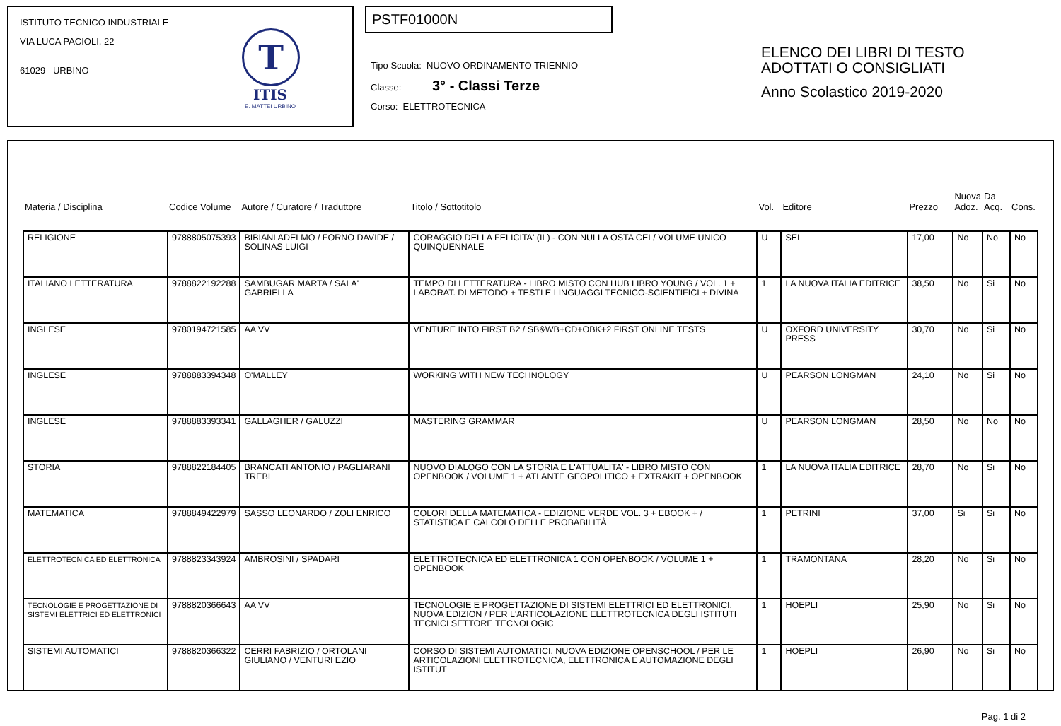ISTITUTO TECNICO INDUSTRIALE
VIA LUCA PACIOLI, 22
61029 URBINO
T
ITIS
E. MATTEI URBINO
PSTF01000N
Tipo Scuola: NUOVO ORDINAMENTO TRIENNIO
Classe: 3° - Classi Terze
Corso: ELETTROTECNICA
ELENCO DEI LIBRI DI TESTO
ADOTTATI O CONSIGLIATI
Anno Scolastico 2019-2020
| Materia / Disciplina | Codice Volume | Autore / Curatore / Traduttore | Titolo / Sottotitolo | Vol. | Editore | Prezzo | Nuova Adoz. | Da Acq. | Cons. |
| --- | --- | --- | --- | --- | --- | --- | --- | --- | --- |
| RELIGIONE | 9788805075393 | BIBIANI ADELMO / FORNO DAVIDE / SOLINAS LUIGI | CORAGGIO DELLA FELICITA' (IL) - CON NULLA OSTA CEI / VOLUME UNICO QUINQUENNALE | U | SEI | 17,00 | No | No | No |
| ITALIANO LETTERATURA | 9788822192288 | SAMBUGAR MARTA / SALA' GABRIELLA | TEMPO DI LETTERATURA - LIBRO MISTO CON HUB LIBRO YOUNG / VOL. 1 + LABORAT. DI METODO + TESTI E LINGUAGGI TECNICO-SCIENTIFICI + DIVINA | 1 | LA NUOVA ITALIA EDITRICE | 38,50 | No | Si | No |
| INGLESE | 9780194721585 | AA VV | VENTURE INTO FIRST B2 / SB&WB+CD+OBK+2 FIRST ONLINE TESTS | U | OXFORD UNIVERSITY PRESS | 30,70 | No | Si | No |
| INGLESE | 9788883394348 | O'MALLEY | WORKING WITH NEW TECHNOLOGY | U | PEARSON LONGMAN | 24,10 | No | Si | No |
| INGLESE | 9788883393341 | GALLAGHER / GALUZZI | MASTERING GRAMMAR | U | PEARSON LONGMAN | 28,50 | No | No | No |
| STORIA | 9788822184405 | BRANCATI ANTONIO / PAGLIARANI TREBI | NUOVO DIALOGO CON LA STORIA E L'ATTUALITA' - LIBRO MISTO CON OPENBOOK / VOLUME 1 + ATLANTE GEOPOLITICO + EXTRAKIT + OPENBOOK | 1 | LA NUOVA ITALIA EDITRICE | 28,70 | No | Si | No |
| MATEMATICA | 9788849422979 | SASSO LEONARDO / ZOLI ENRICO | COLORI DELLA MATEMATICA - EDIZIONE VERDE VOL. 3 + EBOOK + / STATISTICA E CALCOLO DELLE PROBABILITÀ | 1 | PETRINI | 37,00 | Si | Si | No |
| ELETTROTECNICA ED ELETTRONICA | 9788823343924 | AMBROSINI / SPADARI | ELETTROTECNICA ED ELETTRONICA 1 CON OPENBOOK / VOLUME 1 + OPENBOOK | 1 | TRAMONTANA | 28,20 | No | Si | No |
| TECNOLOGIE E PROGETTAZIONE DI SISTEMI ELETTRICI ED ELETTRONICI | 9788820366643 | AA VV | TECNOLOGIE E PROGETTAZIONE DI SISTEMI ELETTRICI ED ELETTRONICI. NUOVA EDIZION / PER L'ARTICOLAZIONE ELETTROTECNICA DEGLI ISTITUTI TECNICI SETTORE TECNOLOGIC | 1 | HOEPLI | 25,90 | No | Si | No |
| SISTEMI AUTOMATICI | 9788820366322 | CERRI FABRIZIO / ORTOLANI GIULIANO / VENTURI EZIO | CORSO DI SISTEMI AUTOMATICI. NUOVA EDIZIONE OPENSCHOOL / PER LE ARTICOLAZIONI ELETTROTECNICA, ELETTRONICA E AUTOMAZIONE DEGLI ISTITUT | 1 | HOEPLI | 26,90 | No | Si | No |
Pag. 1 di 2